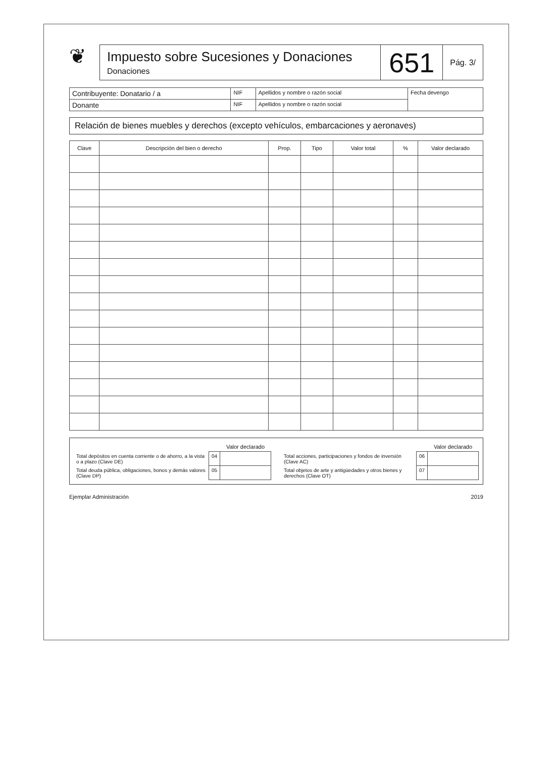❦
Impuesto sobre Sucesiones y Donaciones
Donaciones
651
Pág. 3/
| Contribuyente: Donatario / a | NIF | Apellidos y nombre o razón social | Fecha devengo |
| Donante | NIF | Apellidos y nombre o razón social | |
Relación de bienes muebles y derechos (excepto vehículos, embarcaciones y aeronaves)
| Clave | Descripción del bien o derecho | Prop. | Tipo | Valor total | % | Valor declarado |
| --- | --- | --- | --- | --- | --- | --- |
| | | Valor declarado |
| --- | --- | --- |
| Total depósitos en cuenta corriente o de ahorro, a la vista o a plazo (Clave DE) | 04 | |
| Total deuda pública, obligaciones, bonos y demás valores (Clave DP) | 05 | |
| | | Valor declarado |
| --- | --- | --- |
| Total acciones, participaciones y fondos de inversión (Clave AC) | 06 | |
| Total objetos de arte y antigüedades y otros bienes y derechos (Clave OT) | 07 | |
Ejemplar Administración 2019